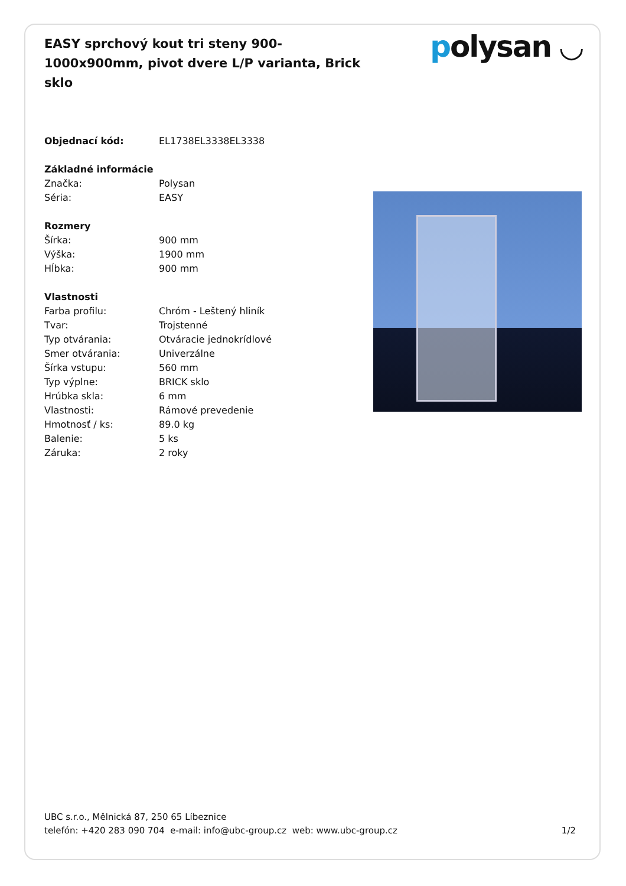EASY sprchový kout tri steny 900-1000x900mm, pivot dvere L/P varianta, Brick sklo
polysan ◡
| Objednací kód: | EL1738EL3338EL3338 |
| Základné informácie | |
| Značka: | Polysan |
| Séria: | EASY |
| Rozmery | |
| Šírka: | 900 mm |
| Výška: | 1900 mm |
| Hĺbka: | 900 mm |
| Vlastnosti | |
| Farba profilu: | Chróm - Leštený hliník |
| Tvar: | Trojstenné |
| Typ otvárania: | Otváracie jednokrídlové |
| Smer otvárania: | Univerzálne |
| Šírka vstupu: | 560 mm |
| Typ výplne: | BRICK sklo |
| Hrúbka skla: | 6 mm |
| Vlastnosti: | Rámové prevedenie |
| Hmotnosť / ks: | 89.0 kg |
| Balenie: | 5 ks |
| Záruka: | 2 roky |
UBC s.r.o., Mělnická 87, 250 65 Líbeznice
telefón: +420 283 090 704 e-mail: info@ubc-group.cz web: www.ubc-group.cz
1/2